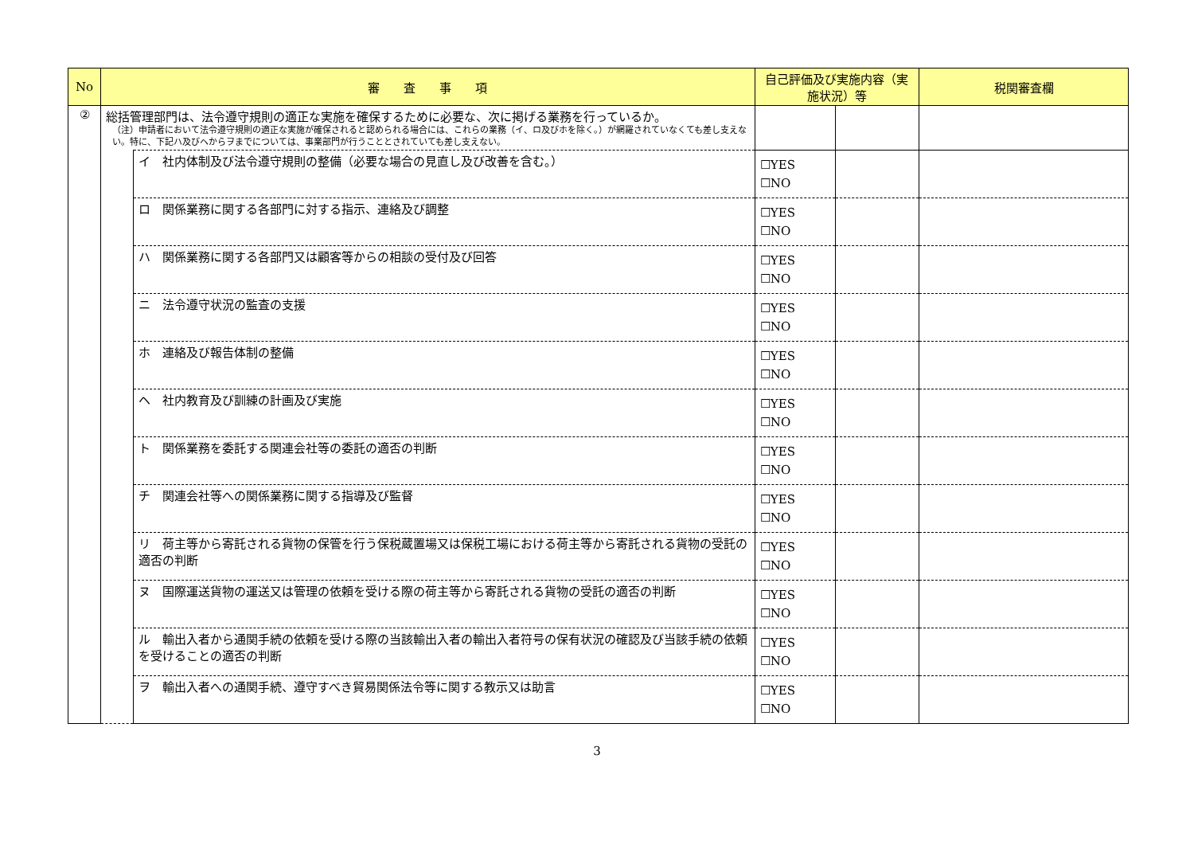| No | 審 査 事 項 | | 自己評価及び実施内容（実施状況）等 | | 税関審査欄 |
| --- | --- | --- | --- | --- | --- |
| ② | 総括管理部門は、法令遵守規則の適正な実施を確保するために必要な、次に掲げる業務を行っているか。 （注）申請者において法令遵守規則の適正な実施が確保されると認められる場合には、これらの業務（イ、ロ及びホを除く。）が網羅されていなくても差し支えない。特に、下記ハ及びヘからヲまでについては、事業部門が行うこととされていても差し支えない。 | | | | |
| | | イ 社内体制及び法令遵守規則の整備（必要な場合の見直し及び改善を含む。） | ☐YES ☐NO | | |
| | | ロ 関係業務に関する各部門に対する指示、連絡及び調整 | ☐YES ☐NO | | |
| | | ハ 関係業務に関する各部門又は顧客等からの相談の受付及び回答 | ☐YES ☐NO | | |
| | | ニ 法令遵守状況の監査の支援 | ☐YES ☐NO | | |
| | | ホ 連絡及び報告体制の整備 | ☐YES ☐NO | | |
| | | ヘ 社内教育及び訓練の計画及び実施 | ☐YES ☐NO | | |
| | | ト 関係業務を委託する関連会社等の委託の適否の判断 | ☐YES ☐NO | | |
| | | チ 関連会社等への関係業務に関する指導及び監督 | ☐YES ☐NO | | |
| | | リ 荷主等から寄託される貨物の保管を行う保税蔵置場又は保税工場における荷主等から寄託される貨物の受託の適否の判断 | ☐YES ☐NO | | |
| | | ヌ 国際運送貨物の運送又は管理の依頼を受ける際の荷主等から寄託される貨物の受託の適否の判断 | ☐YES ☐NO | | |
| | | ル 輸出入者から通関手続の依頼を受ける際の当該輸出入者の輸出入者符号の保有状況の確認及び当該手続の依頼を受けることの適否の判断 | ☐YES ☐NO | | |
| | | ヲ 輸出入者への通関手続、遵守すべき貿易関係法令等に関する教示又は助言 | ☐YES ☐NO | | |
3